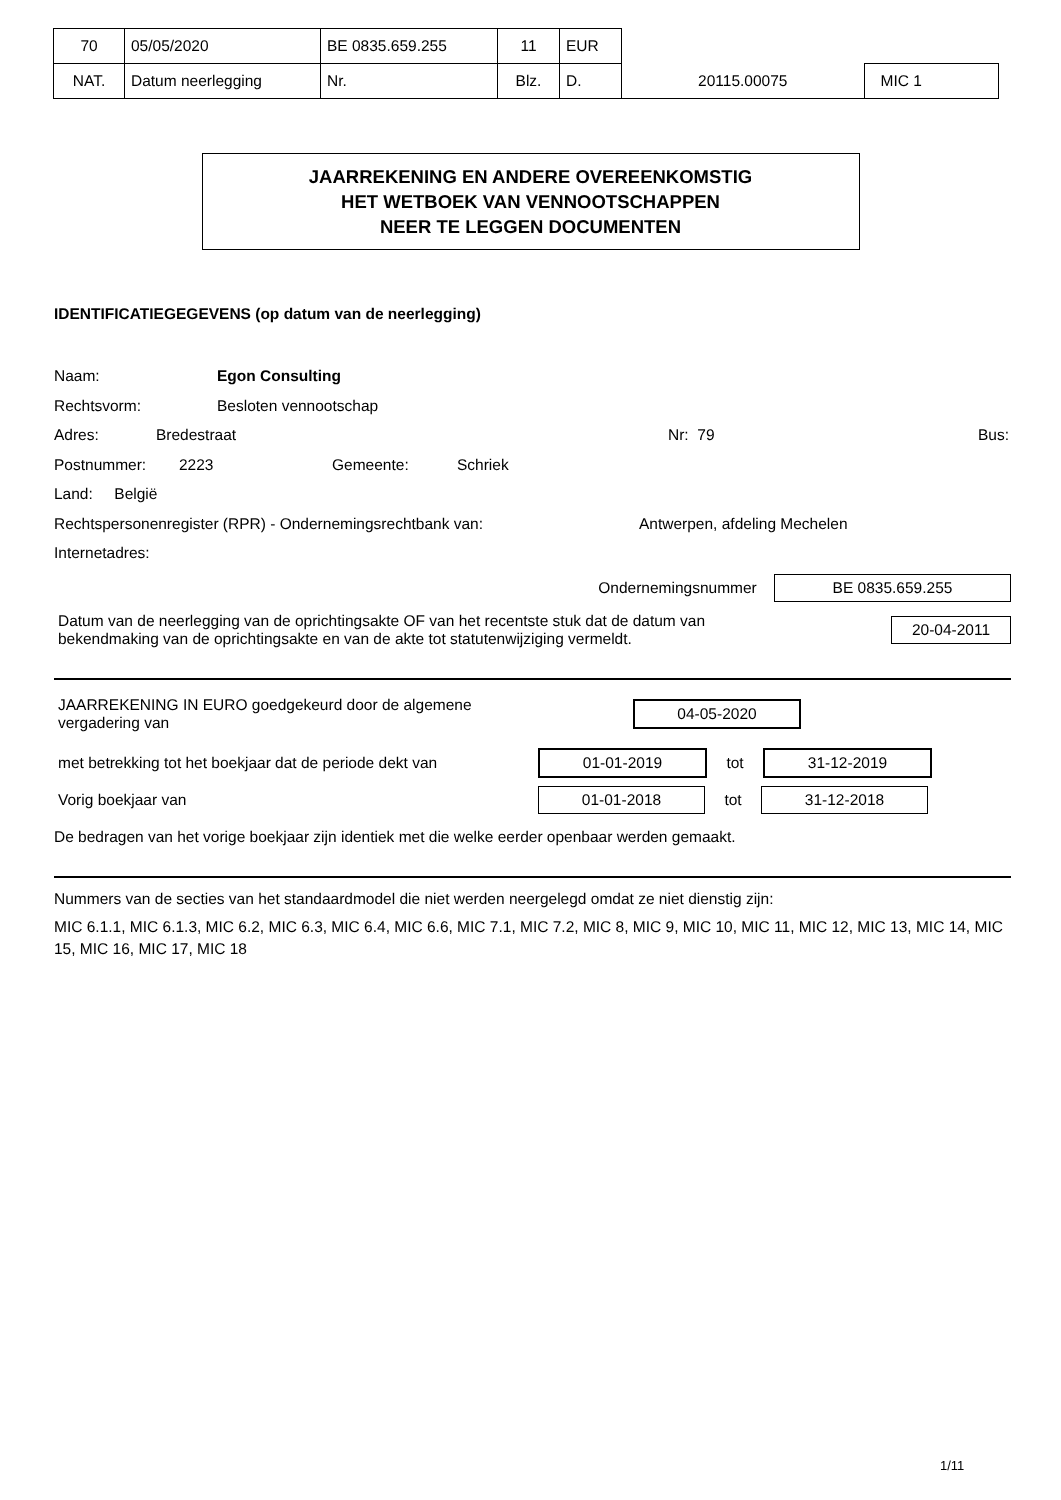| 70 | 05/05/2020 | BE 0835.659.255 | 11 | EUR | | |
| NAT. | Datum neerlegging | Nr. | Blz. | D. | 20115.00075 | MIC 1 |
JAARREKENING EN ANDERE OVEREENKOMSTIG
HET WETBOEK VAN VENNOOTSCHAPPEN
NEER TE LEGGEN DOCUMENTEN
IDENTIFICATIEGEGEVENS (op datum van de neerlegging)
Naam: Egon Consulting
Rechtsvorm: Besloten vennootschap
Adres: Bredestraat Nr: 79 Bus:
Postnummer: 2223 Gemeente: Schriek
Land: België
Rechtspersonenregister (RPR) - Ondernemingsrechtbank van: Antwerpen, afdeling Mechelen
Internetadres:
Ondernemingsnummer BE 0835.659.255
Datum van de neerlegging van de oprichtingsakte OF van het recentste stuk dat de datum van
bekendmaking van de oprichtingsakte en van de akte tot statutenwijziging vermeldt. 20-04-2011
JAARREKENING IN EURO goedgekeurd door de algemene
vergadering van 04-05-2020
met betrekking tot het boekjaar dat de periode dekt van 01-01-2019 tot 31-12-2019
Vorig boekjaar van 01-01-2018 tot 31-12-2018
De bedragen van het vorige boekjaar zijn identiek met die welke eerder openbaar werden gemaakt.
Nummers van de secties van het standaardmodel die niet werden neergelegd omdat ze niet dienstig zijn:
MIC 6.1.1, MIC 6.1.3, MIC 6.2, MIC 6.3, MIC 6.4, MIC 6.6, MIC 7.1, MIC 7.2, MIC 8, MIC 9, MIC 10, MIC 11, MIC 12, MIC 13, MIC 14, MIC 15, MIC 16, MIC 17, MIC 18
1/11